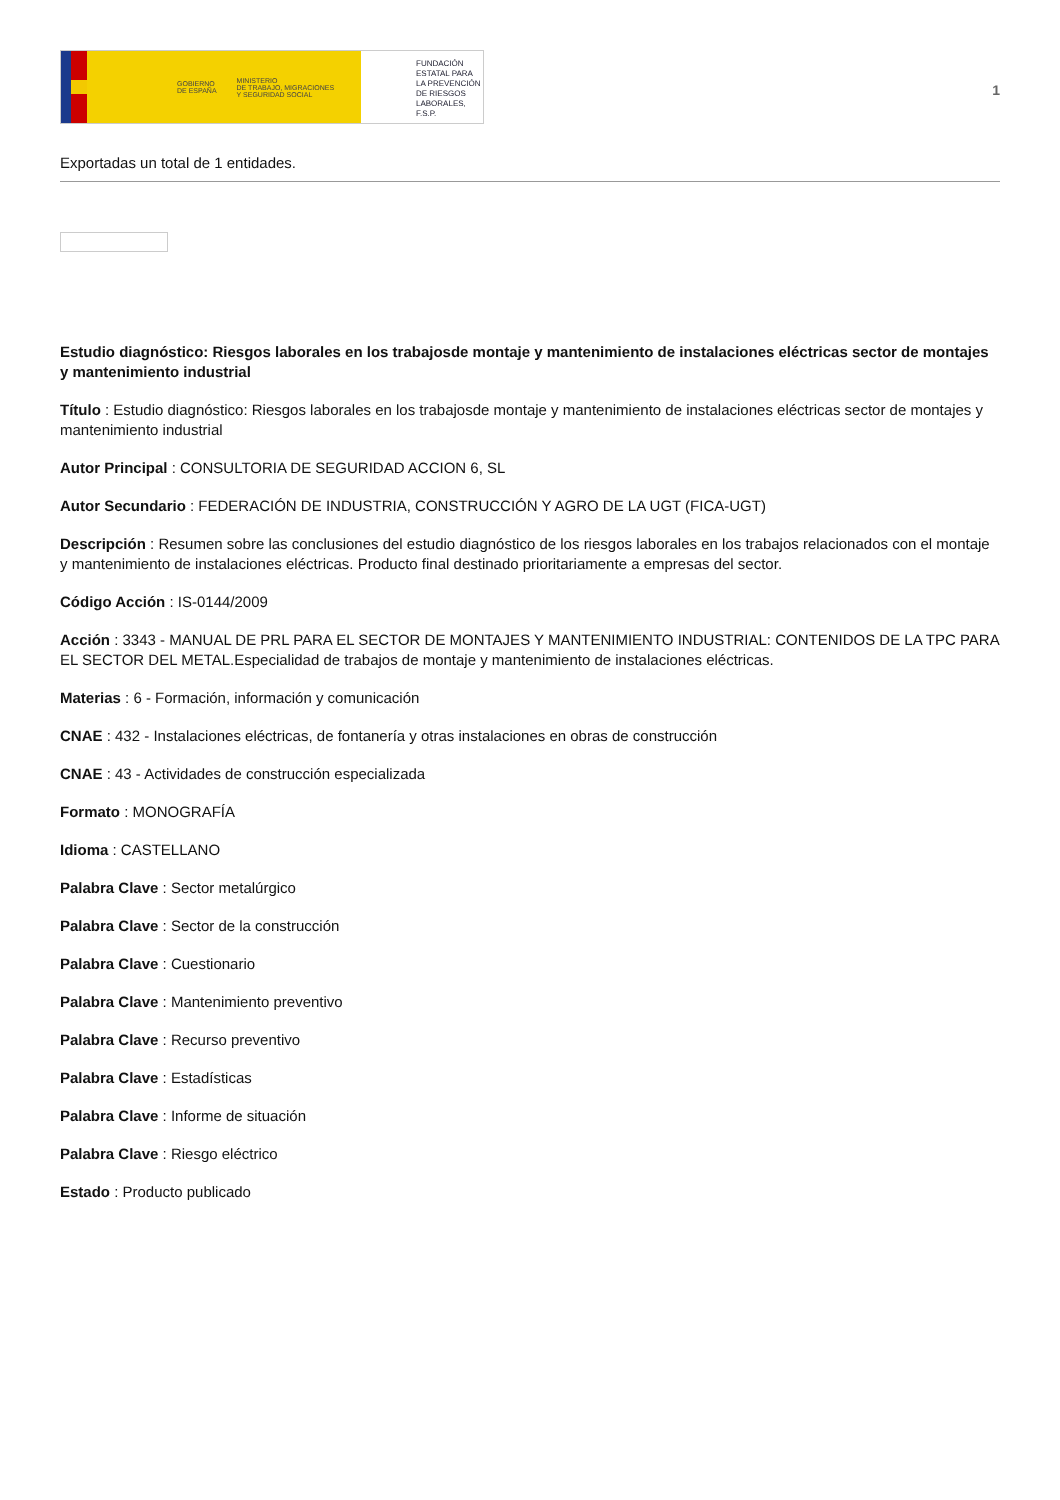GOBIERNO
DE ESPAÑA MINISTERIO
DE TRABAJO, MIGRACIONES
Y SEGURIDAD SOCIAL
FUNDACIÓN
ESTATAL PARA
LA PREVENCIÓN
DE RIESGOS
LABORALES, F.S.P.
1
Exportadas un total de 1 entidades.
Estudio diagnóstico: Riesgos laborales en los trabajosde montaje y mantenimiento de instalaciones eléctricas sector de montajes y mantenimiento industrial
Título : Estudio diagnóstico: Riesgos laborales en los trabajosde montaje y mantenimiento de instalaciones eléctricas sector de montajes y mantenimiento industrial
Autor Principal : CONSULTORIA DE SEGURIDAD ACCION 6, SL
Autor Secundario : FEDERACIÓN DE INDUSTRIA, CONSTRUCCIÓN Y AGRO DE LA UGT (FICA-UGT)
Descripción : Resumen sobre las conclusiones del estudio diagnóstico de los riesgos laborales en los trabajos relacionados con el montaje y mantenimiento de instalaciones eléctricas. Producto final destinado prioritariamente a empresas del sector.
Código Acción : IS-0144/2009
Acción : 3343 - MANUAL DE PRL PARA EL SECTOR DE MONTAJES Y MANTENIMIENTO INDUSTRIAL: CONTENIDOS DE LA TPC PARA EL SECTOR DEL METAL.Especialidad de trabajos de montaje y mantenimiento de instalaciones eléctricas.
Materias : 6 - Formación, información y comunicación
CNAE : 432 - Instalaciones eléctricas, de fontanería y otras instalaciones en obras de construcción
CNAE : 43 - Actividades de construcción especializada
Formato : MONOGRAFÍA
Idioma : CASTELLANO
Palabra Clave : Sector metalúrgico
Palabra Clave : Sector de la construcción
Palabra Clave : Cuestionario
Palabra Clave : Mantenimiento preventivo
Palabra Clave : Recurso preventivo
Palabra Clave : Estadísticas
Palabra Clave : Informe de situación
Palabra Clave : Riesgo eléctrico
Estado : Producto publicado